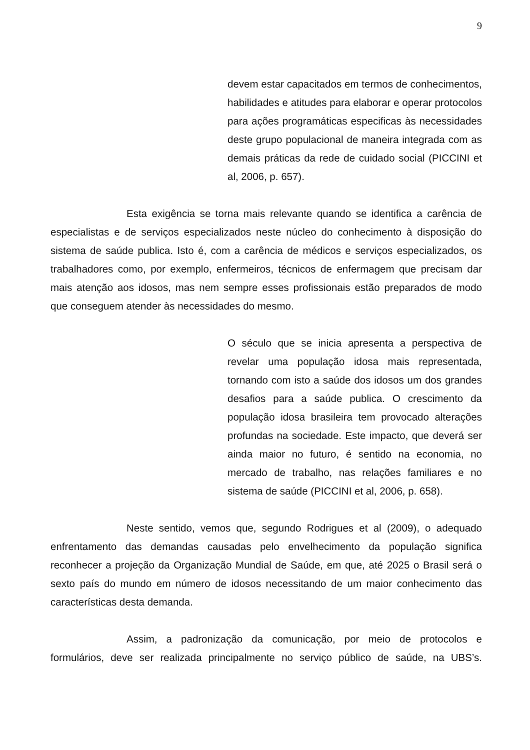9
devem estar capacitados em termos de conhecimentos, habilidades e atitudes para elaborar e operar protocolos para ações programáticas especificas às necessidades deste grupo populacional de maneira integrada com as demais práticas da rede de cuidado social (PICCINI et al, 2006, p. 657).
Esta exigência se torna mais relevante quando se identifica a carência de especialistas e de serviços especializados neste núcleo do conhecimento à disposição do sistema de saúde publica. Isto é, com a carência de médicos e serviços especializados, os trabalhadores como, por exemplo, enfermeiros, técnicos de enfermagem que precisam dar mais atenção aos idosos, mas nem sempre esses profissionais estão preparados de modo que conseguem atender às necessidades do mesmo.
O século que se inicia apresenta a perspectiva de revelar uma população idosa mais representada, tornando com isto a saúde dos idosos um dos grandes desafios para a saúde publica. O crescimento da população idosa brasileira tem provocado alterações profundas na sociedade. Este impacto, que deverá ser ainda maior no futuro, é sentido na economia, no mercado de trabalho, nas relações familiares e no sistema de saúde (PICCINI et al, 2006, p. 658).
Neste sentido, vemos que, segundo Rodrigues et al (2009), o adequado enfrentamento das demandas causadas pelo envelhecimento da população significa reconhecer a projeção da Organização Mundial de Saúde, em que, até 2025 o Brasil será o sexto país do mundo em número de idosos necessitando de um maior conhecimento das características desta demanda.
Assim, a padronização da comunicação, por meio de protocolos e formulários, deve ser realizada principalmente no serviço público de saúde, na UBS’s.